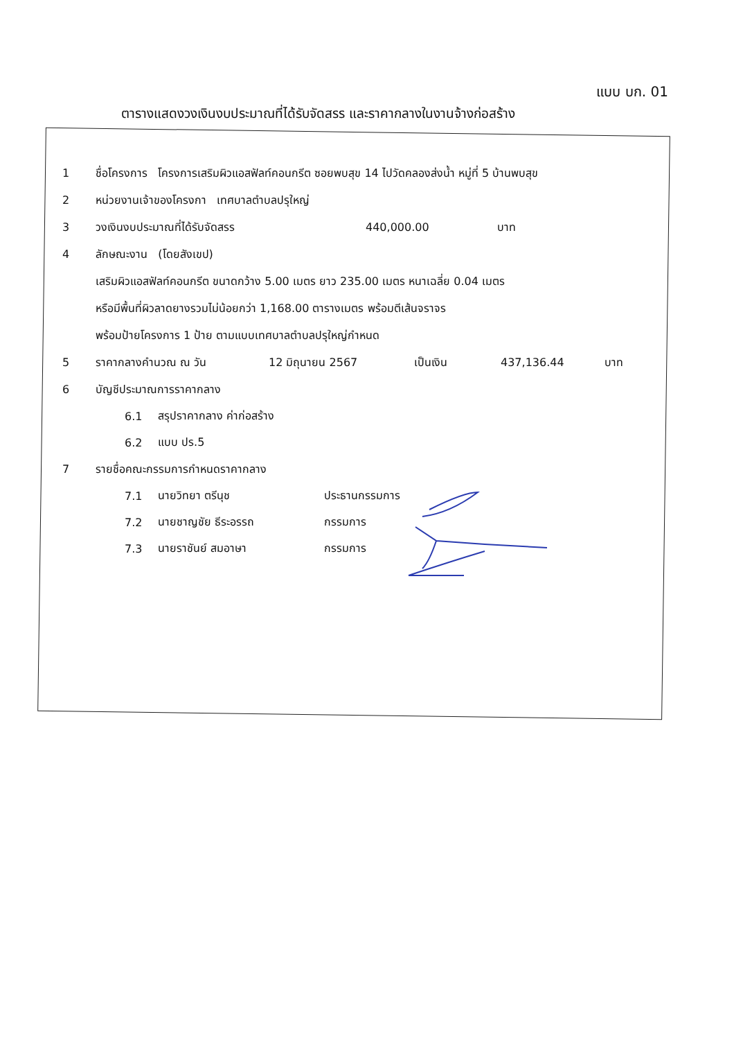แบบ บก. 01
ตารางแสดงวงเงินงบประมาณที่ได้รับจัดสรร และราคากลางในงานจ้างก่อสร้าง
1 ชื่อโครงการ โครงการเสริมผิวแอสฟัลท์คอนกรีต ซอยพบสุข 14 ไปวัดคลองส่งน้ำ หมู่ที่ 5 บ้านพบสุข
2 หน่วยงานเจ้าของโครงกา เทศบาลตำบลปรุใหญ่
3 วงเงินงบประมาณที่ได้รับจัดสรร 440,000.00 บาท
4 ลักษณะงาน (โดยสังเขป)
เสริมผิวแอสฟัลท์คอนกรีต ขนาดกว้าง 5.00 เมตร ยาว 235.00 เมตร หนาเฉลี่ย 0.04 เมตร
หรือมีพื้นที่ผิวลาดยางรวมไม่น้อยกว่า 1,168.00 ตารางเมตร พร้อมตีเส้นจราจร
พร้อมป้ายโครงการ 1 ป้าย ตามแบบเทศบาลตำบลปรุใหญ่กำหนด
5 ราคากลางคำนวณ ณ วัน 12 มิถุนายน 2567 เป็นเงิน 437,136.44 บาท
6 บัญชีประมาณการราคากลาง
6.1 สรุปราคากลาง ค่าก่อสร้าง
6.2 แบบ ปร.5
7 รายชื่อคณะกรรมการกำหนดราคากลาง
7.1 นายวิทยา ตรีนุช ประธานกรรมการ
7.2 นายชาญชัย ธีระอรรถ กรรมการ
7.3 นายราชันย์ สมอาษา กรรมการ